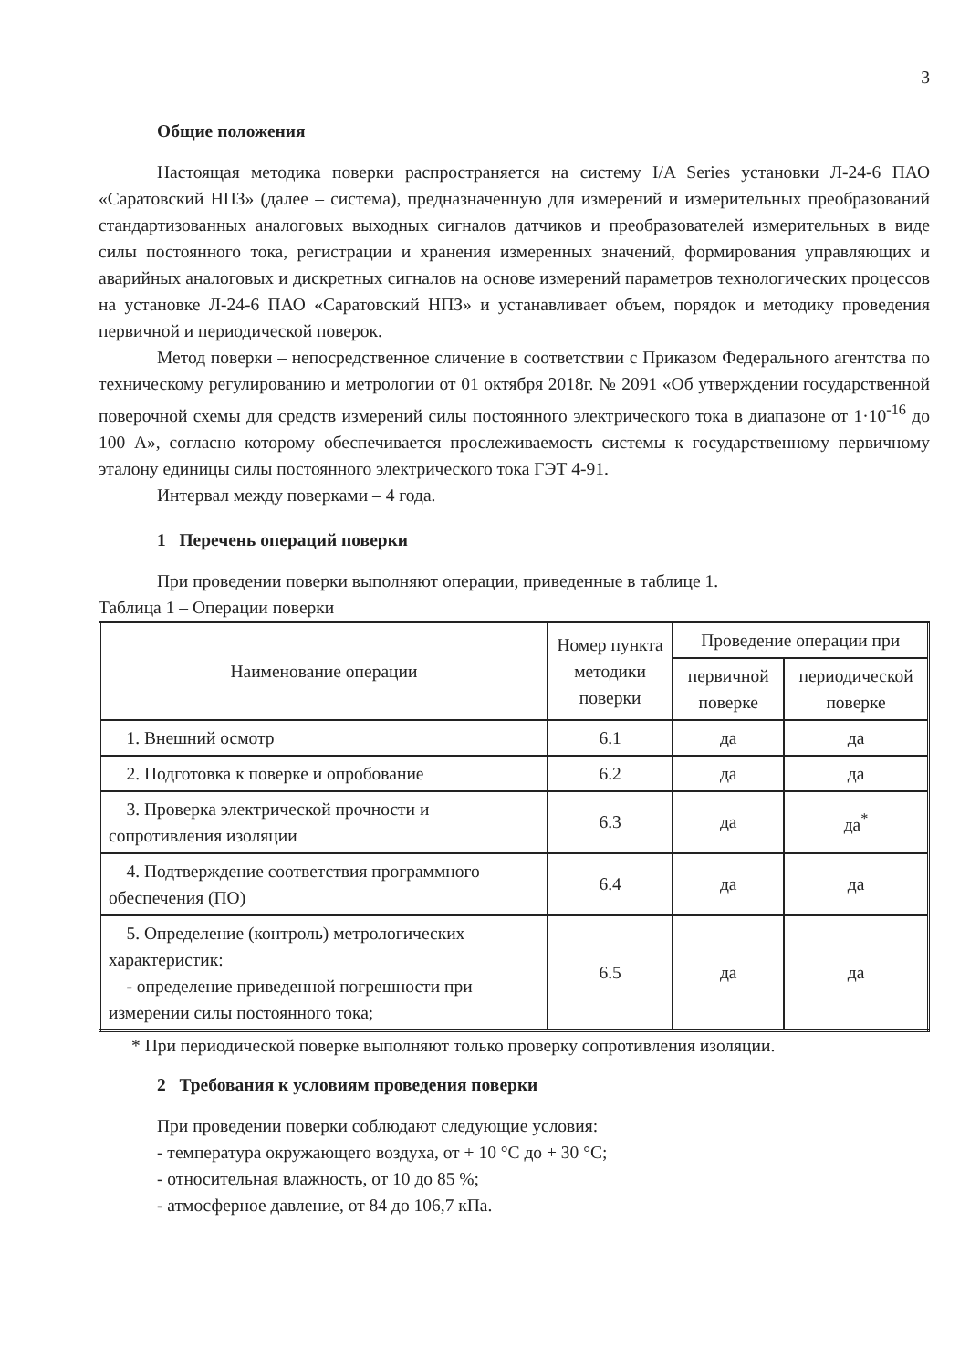3
Общие положения
Настоящая методика поверки распространяется на систему I/A Series установки Л-24-6 ПАО «Саратовский НПЗ» (далее – система), предназначенную для измерений и измерительных преобразований стандартизованных аналоговых выходных сигналов датчиков и преобразователей измерительных в виде силы постоянного тока, регистрации и хранения измеренных значений, формирования управляющих и аварийных аналоговых и дискретных сигналов на основе измерений параметров технологических процессов на установке Л-24-6 ПАО «Саратовский НПЗ» и устанавливает объем, порядок и методику проведения первичной и периодической поверок.
Метод поверки – непосредственное сличение в соответствии с Приказом Федерального агентства по техническому регулированию и метрологии от 01 октября 2018г. № 2091 «Об утверждении государственной поверочной схемы для средств измерений силы постоянного электрического тока в диапазоне от 1·10<sup>-16</sup> до 100 А», согласно которому обеспечивается прослеживаемость системы к государственному первичному эталону единицы силы постоянного электрического тока ГЭТ 4-91.
Интервал между поверками – 4 года.
1 Перечень операций поверки
При проведении поверки выполняют операции, приведенные в таблице 1.
Таблица 1 – Операции поверки
| Наименование операции | Номер пункта методики поверки | Проведение операции при | |
| --- | --- | --- | --- |
| | | первичной поверке | периодической поверке |
| 1. Внешний осмотр | 6.1 | да | да |
| 2. Подготовка к поверке и опробование | 6.2 | да | да |
| 3. Проверка электрической прочности и сопротивления изоляции | 6.3 | да | да<sup>*</sup> |
| 4. Подтверждение соответствия программного обеспечения (ПО) | 6.4 | да | да |
| 5. Определение (контроль) метрологических характеристик: - определение приведенной погрешности при измерении силы постоянного тока; | 6.5 | да | да |
* При периодической поверке выполняют только проверку сопротивления изоляции.
2 Требования к условиям проведения поверки
При проведении поверки соблюдают следующие условия:
- температура окружающего воздуха, от + 10 °С до + 30 °С;
- относительная влажность, от 10 до 85 %;
- атмосферное давление, от 84 до 106,7 кПа.